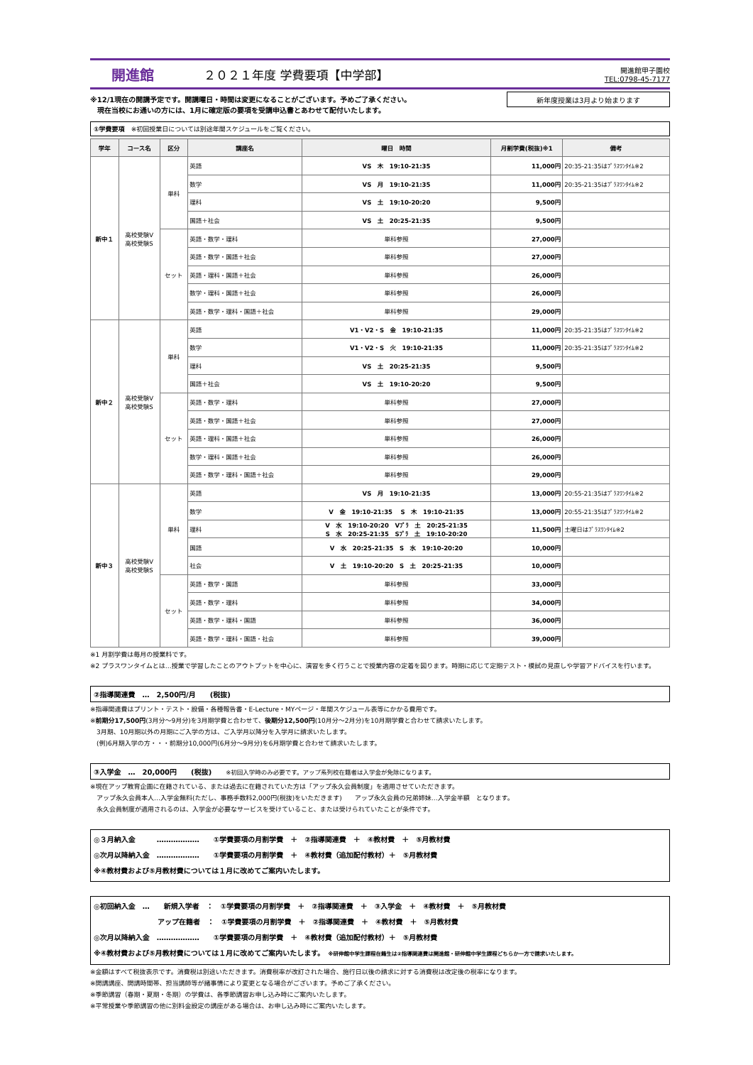開進館
２０２１年度 学費要項【中学部】
開進館甲子園校
TEL:0798-45-7177
※12/1現在の開講予定です。開講曜日・時間は変更になることがございます。予めご了承ください。
　現在当校にお通いの方には、1月に確定版の要項を受講申込書とあわせて配付いたします。
新年度授業は3月より始まります
①学費要項　※初回授業日については別途年間スケジュールをご覧ください。
| 学年 | コース名 | 区分 | 講座名 | 曜日 時間 | 月割学費(税抜)※1 | 備考 |
| --- | --- | --- | --- | --- | --- | --- |
| 新中１ | 高校受験V 高校受験S | 単科 | 英語 | VS 木 19:10-21:35 | 11,000円 | 20:35-21:35はﾌﾟﾗｽﾜﾝﾀｲﾑ※2 |
| | | | 数学 | VS 月 19:10-21:35 | 11,000円 | 20:35-21:35はﾌﾟﾗｽﾜﾝﾀｲﾑ※2 |
| | | | 理科 | VS 土 19:10-20:20 | 9,500円 | |
| | | | 国語＋社会 | VS 土 20:25-21:35 | 9,500円 | |
| | | セット | 英語・数学・理科 | 単科参照 | 27,000円 | |
| | | | 英語・数学・国語＋社会 | 単科参照 | 27,000円 | |
| | | | 英語・理科・国語＋社会 | 単科参照 | 26,000円 | |
| | | | 数学・理科・国語＋社会 | 単科参照 | 26,000円 | |
| | | | 英語・数学・理科・国語＋社会 | 単科参照 | 29,000円 | |
| 新中２ | 高校受験V 高校受験S | 単科 | 英語 | V1・V2・S 金 19:10-21:35 | 11,000円 | 20:35-21:35はﾌﾟﾗｽﾜﾝﾀｲﾑ※2 |
| | | | 数学 | V1・V2・S 火 19:10-21:35 | 11,000円 | 20:35-21:35はﾌﾟﾗｽﾜﾝﾀｲﾑ※2 |
| | | | 理科 | VS 土 20:25-21:35 | 9,500円 | |
| | | | 国語＋社会 | VS 土 19:10-20:20 | 9,500円 | |
| | | セット | 英語・数学・理科 | 単科参照 | 27,000円 | |
| | | | 英語・数学・国語＋社会 | 単科参照 | 27,000円 | |
| | | | 英語・理科・国語＋社会 | 単科参照 | 26,000円 | |
| | | | 数学・理科・国語＋社会 | 単科参照 | 26,000円 | |
| | | | 英語・数学・理科・国語＋社会 | 単科参照 | 29,000円 | |
| 新中３ | 高校受験V 高校受験S | 単科 | 英語 | VS 月 19:10-21:35 | 13,000円 | 20:55-21:35はﾌﾟﾗｽﾜﾝﾀｲﾑ※2 |
| | | | 数学 | V 金 19:10-21:35 S 木 19:10-21:35 | 13,000円 | 20:55-21:35はﾌﾟﾗｽﾜﾝﾀｲﾑ※2 |
| | | | 理科 | V 水 19:10-20:20 Vﾌﾟﾗ 土 20:25-21:35 S 水 20:25-21:35 Sﾌﾟﾗ 土 19:10-20:20 | 11,500円 | 土曜日はﾌﾟﾗｽﾜﾝﾀｲﾑ※2 |
| | | | 国語 | V 水 20:25-21:35 S 水 19:10-20:20 | 10,000円 | |
| | | | 社会 | V 土 19:10-20:20 S 土 20:25-21:35 | 10,000円 | |
| | | セット | 英語・数学・国語 | 単科参照 | 33,000円 | |
| | | | 英語・数学・理科 | 単科参照 | 34,000円 | |
| | | | 英語・数学・理科・国語 | 単科参照 | 36,000円 | |
| | | | 英語・数学・理科・国語・社会 | 単科参照 | 39,000円 | |
※1 月割学費は毎月の授業料です。
※2 プラスワンタイムとは…授業で学習したことのアウトプットを中心に、演習を多く行うことで授業内容の定着を図ります。時期に応じて定期テスト・模試の見直しや学習アドバイスを行います。
②指導関連費　…　2,500円/月　　(税抜)
※指導関連費はプリント・テスト・設備・各種報告書・E-Lecture・MYページ・年間スケジュール表等にかかる費用です。
※前期分17,500円(3月分～9月分)を3月期学費と合わせて、後期分12,500円(10月分～2月分)を10月期学費と合わせて請求いたします。
　3月期、10月期以外の月期にご入学の方は、ご入学月以降分を入学月に請求いたします。
　(例)6月期入学の方・・・前期分10,000円(6月分～9月分)を6月期学費と合わせて請求いたします。
③入学金　…　20,000円　　(税抜)　　※初回入学時のみ必要です。アップ系列校在籍者は入学金が免除になります。
※現在アップ教育企画に在籍されている、または過去に在籍されていた方は「アップ永久会員制度」を適用させていただきます。
　アップ永久会員本人…入学金無料(ただし、事務手数料2,000円(税抜)をいただきます)　　アップ永久会員の兄弟姉妹…入学金半額　となります。
　永久会員制度が適用されるのは、入学金が必要なサービスを受けていること、または受けられていたことが条件です。
◎３月納入金　　　………………　　①学費要項の月割学費　＋　②指導関連費　＋　④教材費　＋　⑤月教材費
◎次月以降納入金　………………　　①学費要項の月割学費　＋　④教材費（追加配付教材）＋　⑤月教材費
※④教材費および⑤月教材費については１月に改めてご案内いたします。
◎初回納入金　…　　新規入学者　：　①学費要項の月割学費　＋　②指導関連費　＋　③入学金　＋　④教材費　＋　⑤月教材費
　　　　　　　　　アップ在籍者　：　①学費要項の月割学費　＋　②指導関連費　＋　④教材費　＋　⑤月教材費
◎次月以降納入金　………………　　①学費要項の月割学費　＋　④教材費（追加配付教材）＋　⑤月教材費
※④教材費および⑤月教材費については１月に改めてご案内いたします。　※研伸館中学生課程在籍生は②指導関連費は開進館・研伸館中学生課程どちらか一方で請求いたします。
※金額はすべて税抜表示です。消費税は別途いただきます。消費税率が改訂された場合、施行日以後の請求に対する消費税は改定後の税率になります。
※開講講座、開講時間帯、担当講師等が諸事情により変更となる場合がございます。予めご了承ください。
※季節講習（春期・夏期・冬期）の学費は、各季節講習お申し込み時にご案内いたします。
※平常授業や季節講習の他に別料金設定の講座がある場合は、お申し込み時にご案内いたします。